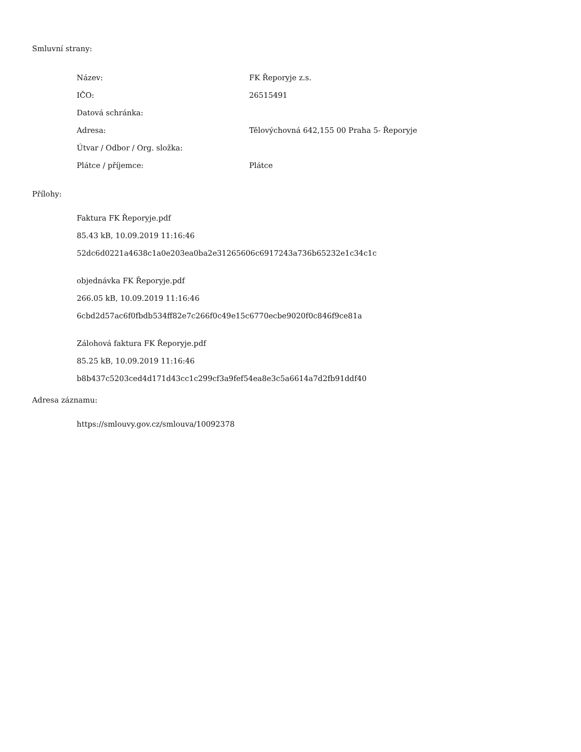Smluvní strany:
| Název: | FK Řeporyje z.s. |
| IČO: | 26515491 |
| Datová schránka: | |
| Adresa: | Tělovýchovná 642,155 00 Praha 5- Řeporyje |
| Útvar / Odbor / Org. složka: | |
| Plátce / příjemce: | Plátce |
Přílohy:
Faktura FK Řeporyje.pdf
85.43 kB, 10.09.2019 11:16:46
52dc6d0221a4638c1a0e203ea0ba2e31265606c6917243a736b65232e1c34c1c
objednávka FK Řeporyje.pdf
266.05 kB, 10.09.2019 11:16:46
6cbd2d57ac6f0fbdb534ff82e7c266f0c49e15c6770ecbe9020f0c846f9ce81a
Zálohová faktura FK Řeporyje.pdf
85.25 kB, 10.09.2019 11:16:46
b8b437c5203ced4d171d43cc1c299cf3a9fef54ea8e3c5a6614a7d2fb91ddf40
Adresa záznamu:
https://smlouvy.gov.cz/smlouva/10092378